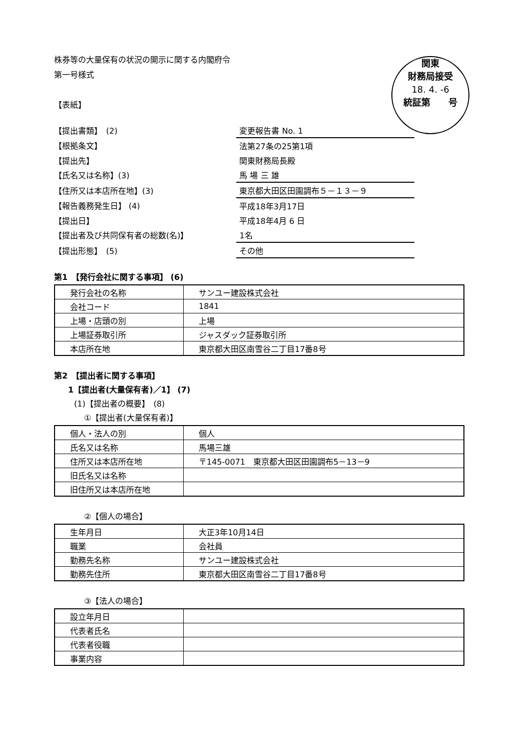株券等の大量保有の状況の開示に関する内閣府令
第一号様式
【表紙】
関東
財務局接受
18. 4. -6
統証第　　号
| 【提出書類】 (2) | 変更報告書 No. 1 |
| 【根拠条文】 | 法第27条の25第1項 |
| 【提出先】 | 関東財務局長殿 |
| 【氏名又は名称】(3) | 馬 場 三 雄 |
| 【住所又は本店所在地】(3) | 東京都大田区田園調布５－１３－９ |
| 【報告義務発生日】 (4) | 平成18年3月17日 |
| 【提出日】 | 平成18年4月 6 日 |
| 【提出者及び共同保有者の総数(名)】 | 1名 |
| 【提出形態】 (5) | その他 |
第1　【発行会社に関する事項】 (6)
| 発行会社の名称 | サンユー建設株式会社 |
| 会社コード | 1841 |
| 上場・店頭の別 | 上場 |
| 上場証券取引所 | ジャスダック証券取引所 |
| 本店所在地 | 東京都大田区南雪谷二丁目17番8号 |
第2　【提出者に関する事項】
1【提出者(大量保有者)／1】 (7)
(1)【提出者の概要】　(8)
①【提出者(大量保有者)】
| 個人・法人の別 | 個人 |
| 氏名又は名称 | 馬場三雄 |
| 住所又は本店所在地 | 〒145-0071 東京都大田区田園調布5－13－9 |
| 旧氏名又は名称 | |
| 旧住所又は本店所在地 | |
②【個人の場合】
| 生年月日 | 大正3年10月14日 |
| 職業 | 会社員 |
| 勤務先名称 | サンユー建設株式会社 |
| 勤務先住所 | 東京都大田区南雪谷二丁目17番8号 |
③【法人の場合】
| 設立年月日 | |
| 代表者氏名 | |
| 代表者役職 | |
| 事業内容 | |